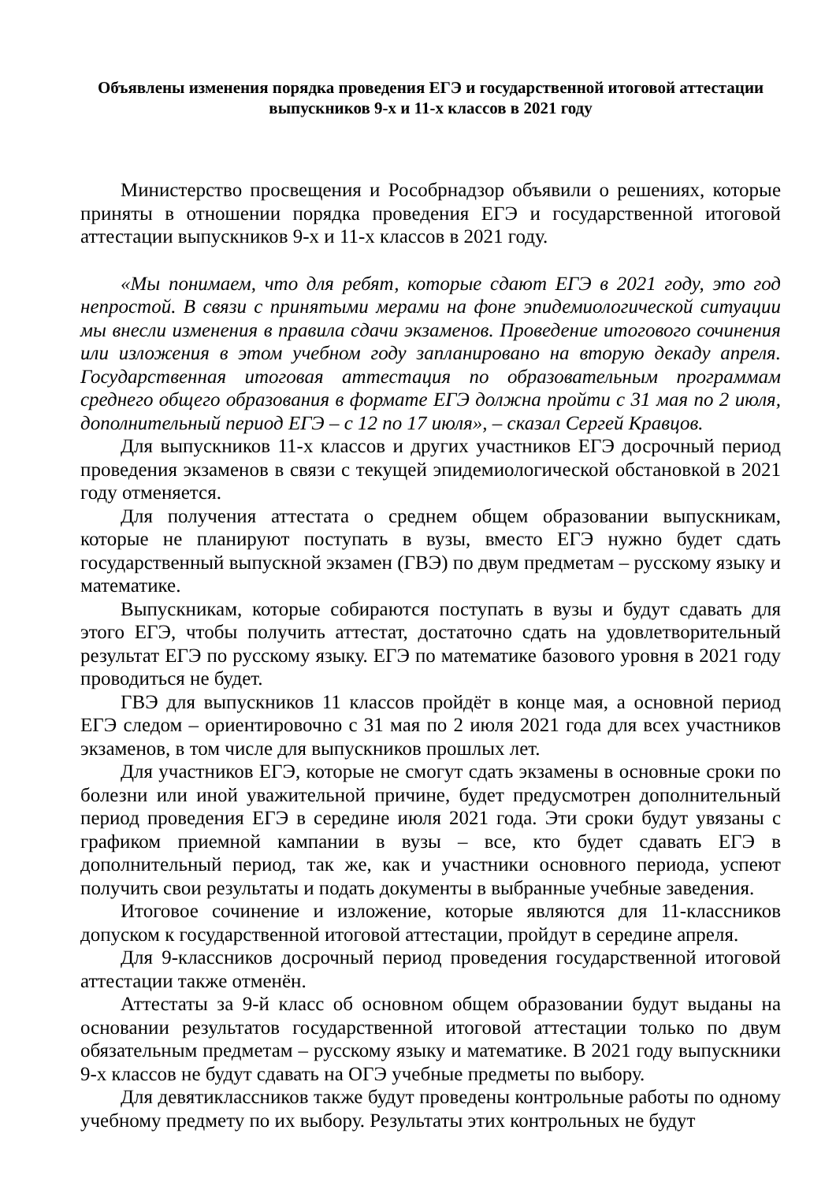Объявлены изменения порядка проведения ЕГЭ и государственной итоговой аттестации выпускников 9-х и 11-х классов в 2021 году
Министерство просвещения и Рособрнадзор объявили о решениях, которые приняты в отношении порядка проведения ЕГЭ и государственной итоговой аттестации выпускников 9-х и 11-х классов в 2021 году.
«Мы понимаем, что для ребят, которые сдают ЕГЭ в 2021 году, это год непростой. В связи с принятыми мерами на фоне эпидемиологической ситуации мы внесли изменения в правила сдачи экзаменов. Проведение итогового сочинения или изложения в этом учебном году запланировано на вторую декаду апреля. Государственная итоговая аттестация по образовательным программам среднего общего образования в формате ЕГЭ должна пройти с 31 мая по 2 июля, дополнительный период ЕГЭ – с 12 по 17 июля», – сказал Сергей Кравцов.
Для выпускников 11-х классов и других участников ЕГЭ досрочный период проведения экзаменов в связи с текущей эпидемиологической обстановкой в 2021 году отменяется.
Для получения аттестата о среднем общем образовании выпускникам, которые не планируют поступать в вузы, вместо ЕГЭ нужно будет сдать государственный выпускной экзамен (ГВЭ) по двум предметам – русскому языку и математике.
Выпускникам, которые собираются поступать в вузы и будут сдавать для этого ЕГЭ, чтобы получить аттестат, достаточно сдать на удовлетворительный результат ЕГЭ по русскому языку. ЕГЭ по математике базового уровня в 2021 году проводиться не будет.
ГВЭ для выпускников 11 классов пройдёт в конце мая, а основной период ЕГЭ следом – ориентировочно с 31 мая по 2 июля 2021 года для всех участников экзаменов, в том числе для выпускников прошлых лет.
Для участников ЕГЭ, которые не смогут сдать экзамены в основные сроки по болезни или иной уважительной причине, будет предусмотрен дополнительный период проведения ЕГЭ в середине июля 2021 года. Эти сроки будут увязаны с графиком приемной кампании в вузы – все, кто будет сдавать ЕГЭ в дополнительный период, так же, как и участники основного периода, успеют получить свои результаты и подать документы в выбранные учебные заведения.
Итоговое сочинение и изложение, которые являются для 11-классников допуском к государственной итоговой аттестации, пройдут в середине апреля.
Для 9-классников досрочный период проведения государственной итоговой аттестации также отменён.
Аттестаты за 9-й класс об основном общем образовании будут выданы на основании результатов государственной итоговой аттестации только по двум обязательным предметам – русскому языку и математике. В 2021 году выпускники 9-х классов не будут сдавать на ОГЭ учебные предметы по выбору.
Для девятиклассников также будут проведены контрольные работы по одному учебному предмету по их выбору. Результаты этих контрольных не будут